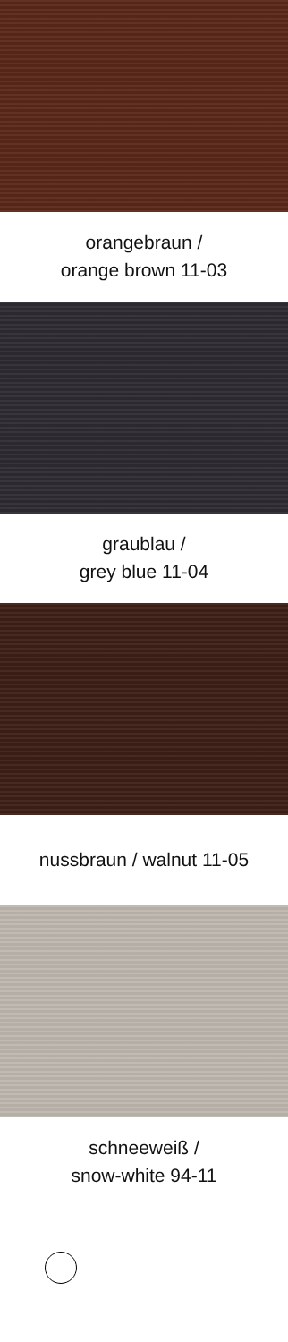orangebraun /
orange brown 11-03
graublau /
grey blue 11-04
nussbraun / walnut 11-05
schneeweiß /
snow-white 94-11